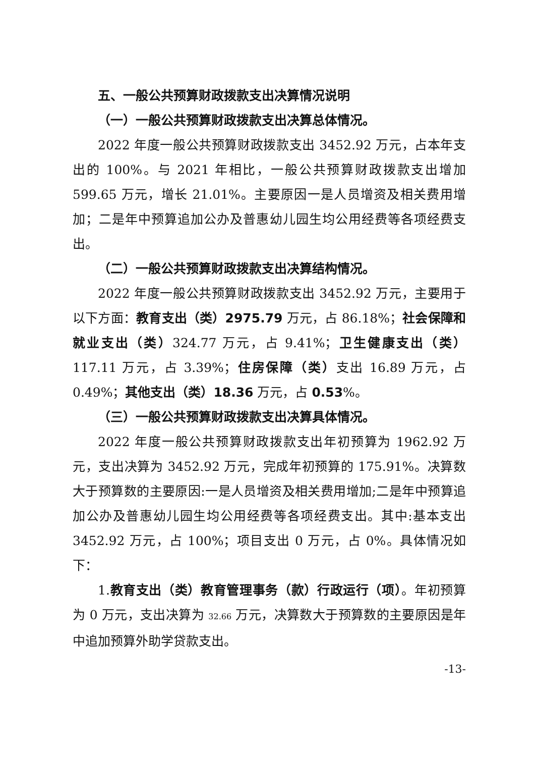五、一般公共预算财政拨款支出决算情况说明
（一）一般公共预算财政拨款支出决算总体情况。
2022 年度一般公共预算财政拨款支出 3452.92 万元，占本年支出的 100%。与 2021 年相比，一般公共预算财政拨款支出增加 599.65 万元，增长 21.01%。主要原因一是人员增资及相关费用增加；二是年中预算追加公办及普惠幼儿园生均公用经费等各项经费支出。
（二）一般公共预算财政拨款支出决算结构情况。
2022 年度一般公共预算财政拨款支出 3452.92 万元，主要用于以下方面：教育支出（类）2975.79 万元，占 86.18%；社会保障和就业支出（类）324.77 万元，占 9.41%；卫生健康支出（类）117.11 万元，占 3.39%；住房保障（类）支出 16.89 万元，占 0.49%；其他支出（类）18.36 万元，占 0.53%。
（三）一般公共预算财政拨款支出决算具体情况。
2022 年度一般公共预算财政拨款支出年初预算为 1962.92 万元，支出决算为 3452.92 万元，完成年初预算的 175.91%。决算数大于预算数的主要原因:一是人员增资及相关费用增加;二是年中预算追加公办及普惠幼儿园生均公用经费等各项经费支出。其中:基本支出 3452.92 万元，占 100%；项目支出 0 万元，占 0%。具体情况如下：
1.教育支出（类）教育管理事务（款）行政运行（项）。年初预算为 0 万元，支出决算为 32.66 万元，决算数大于预算数的主要原因是年中追加预算外助学贷款支出。
-13-